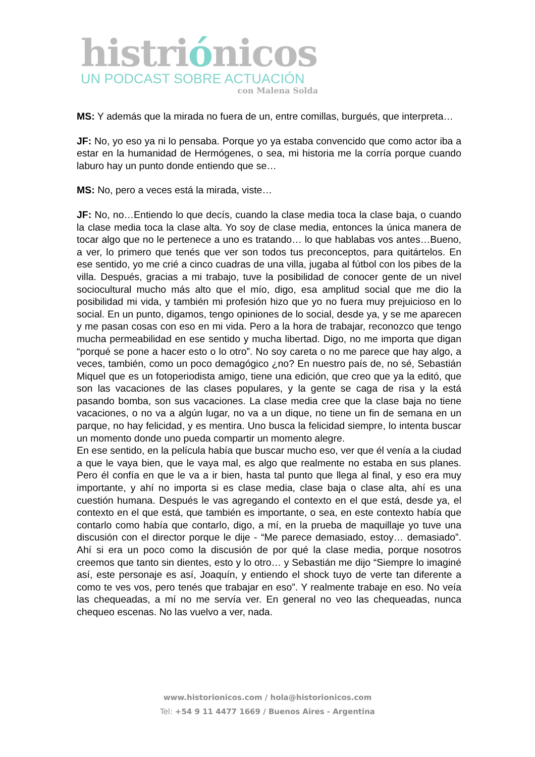histriónicos
UN PODCAST SOBRE ACTUACIÓN
con Malena Solda
MS: Y además que la mirada no fuera de un, entre comillas, burgués, que interpreta…
JF: No, yo eso ya ni lo pensaba. Porque yo ya estaba convencido que como actor iba a estar en la humanidad de Hermógenes, o sea, mi historia me la corría porque cuando laburo hay un punto donde entiendo que se…
MS: No, pero a veces está la mirada, viste…
JF: No, no…Entiendo lo que decís, cuando la clase media toca la clase baja, o cuando la clase media toca la clase alta. Yo soy de clase media, entonces la única manera de tocar algo que no le pertenece a uno es tratando… lo que hablabas vos antes…Bueno, a ver, lo primero que tenés que ver son todos tus preconceptos, para quitártelos. En ese sentido, yo me crié a cinco cuadras de una villa, jugaba al fútbol con los pibes de la villa. Después, gracias a mi trabajo, tuve la posibilidad de conocer gente de un nivel sociocultural mucho más alto que el mío, digo, esa amplitud social que me dio la posibilidad mi vida, y también mi profesión hizo que yo no fuera muy prejuicioso en lo social. En un punto, digamos, tengo opiniones de lo social, desde ya, y se me aparecen y me pasan cosas con eso en mi vida. Pero a la hora de trabajar, reconozco que tengo mucha permeabilidad en ese sentido y mucha libertad. Digo, no me importa que digan “porqué se pone a hacer esto o lo otro”. No soy careta o no me parece que hay algo, a veces, también, como un poco demagógico ¿no? En nuestro país de, no sé, Sebastián Miquel que es un fotoperiodista amigo, tiene una edición, que creo que ya la editó, que son las vacaciones de las clases populares, y la gente se caga de risa y la está pasando bomba, son sus vacaciones. La clase media cree que la clase baja no tiene vacaciones, o no va a algún lugar, no va a un dique, no tiene un fin de semana en un parque, no hay felicidad, y es mentira. Uno busca la felicidad siempre, lo intenta buscar un momento donde uno pueda compartir un momento alegre.
En ese sentido, en la película había que buscar mucho eso, ver que él venía a la ciudad a que le vaya bien, que le vaya mal, es algo que realmente no estaba en sus planes. Pero él confía en que le va a ir bien, hasta tal punto que llega al final, y eso era muy importante, y ahí no importa si es clase media, clase baja o clase alta, ahí es una cuestión humana. Después le vas agregando el contexto en el que está, desde ya, el contexto en el que está, que también es importante, o sea, en este contexto había que contarlo como había que contarlo, digo, a mí, en la prueba de maquillaje yo tuve una discusión con el director porque le dije - “Me parece demasiado, estoy… demasiado”. Ahí si era un poco como la discusión de por qué la clase media, porque nosotros creemos que tanto sin dientes, esto y lo otro… y Sebastián me dijo “Siempre lo imaginé así, este personaje es así, Joaquín, y entiendo el shock tuyo de verte tan diferente a como te ves vos, pero tenés que trabajar en eso”. Y realmente trabaje en eso. No veía las chequeadas, a mí no me servía ver. En general no veo las chequeadas, nunca chequeo escenas. No las vuelvo a ver, nada.
www.historionicos.com / hola@historionicos.com
Tel: +54 9 11 4477 1669 / Buenos Aires - Argentina